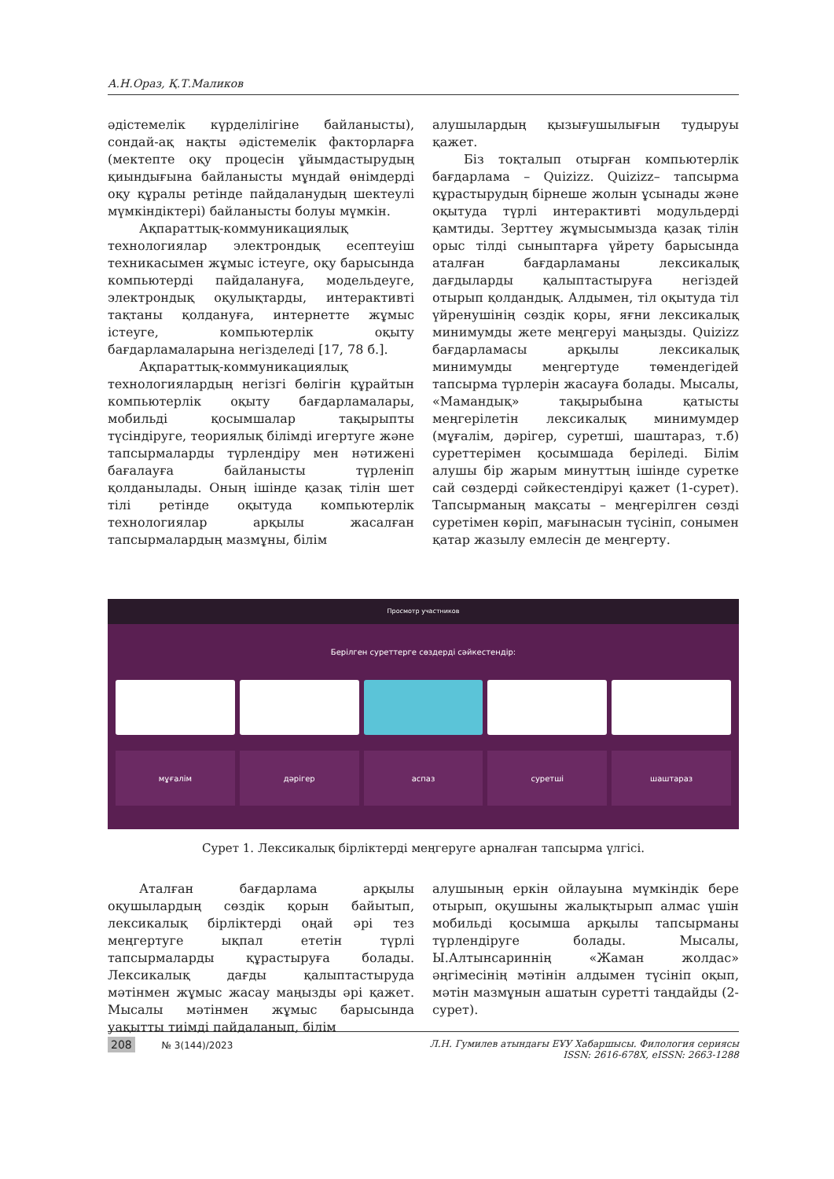А.Н.Ораз, Қ.Т.Маликов
әдістемелік күрделілігіне байланысты), сондай-ақ нақты әдістемелік факторларға (мектепте оқу процесін ұйымдастырудың қиындығына байланысты мұндай өнімдерді оқу құралы ретінде пайдаланудың шектеулі мүмкіндіктері) байланысты болуы мүмкін.
Ақпараттық-коммуникациялық технологиялар электрондық есептеуіш техникасымен жұмыс істеуге, оқу барысында компьютерді пайдалануға, модельдеуге, электрондық оқулықтарды, интерактивті тақтаны қолдануға, интернетте жұмыс істеуге, компьютерлік оқыту бағдарламаларына негізделеді [17, 78 б.].
Ақпараттық-коммуникациялық технологиялардың негізгі бөлігін құрайтын компьютерлік оқыту бағдарламалары, мобильді қосымшалар тақырыпты түсіндіруге, теориялық білімді игертуге және тапсырмаларды түрлендіру мен нәтижені бағалауға байланысты түрленіп қолданылады. Оның ішінде қазақ тілін шет тілі ретінде оқытуда компьютерлік технологиялар арқылы жасалған тапсырмалардың мазмұны, білім
алушылардың қызығушылығын тудыруы қажет.
Біз тоқталып отырған компьютерлік бағдарлама – Quizizz. Quizizz– тапсырма құрастырудың бірнеше жолын ұсынады және оқытуда түрлі интерактивті модульдерді қамтиды. Зерттеу жұмысымызда қазақ тілін орыс тілді сыныптарға үйрету барысында аталған бағдарламаны лексикалық дағдыларды қалыптастыруға негіздей отырып қолдандық. Алдымен, тіл оқытуда тіл үйренушінің сөздік қоры, яғни лексикалық минимумды жете меңгеруі маңызды. Quizizz бағдарламасы арқылы лексикалық минимумды меңгертуде төмендегідей тапсырма түрлерін жасауға болады. Мысалы, «Мамандық» тақырыбына қатысты меңгерілетін лексикалық минимумдер (мұғалім, дәрігер, суретші, шаштараз, т.б) суреттерімен қосымшада беріледі. Білім алушы бір жарым минуттың ішінде суретке сай сөздерді сәйкестендіруі қажет (1-сурет). Тапсырманың мақсаты – меңгерілген сөзді суретімен көріп, мағынасын түсініп, сонымен қатар жазылу емлесін де меңгерту.
Просмотр участников
Берілген суреттерге сөздерді сәйкестендір:
мұғалім дәрігер аспаз суретші шаштараз
Сурет 1. Лексикалық бірліктерді меңгеруге арналған тапсырма үлгісі.
Аталған бағдарлама арқылы оқушылардың сөздік қорын байытып, лексикалық бірліктерді оңай әрі тез меңгертуге ықпал ететін түрлі тапсырмаларды құрастыруға болады. Лексикалық дағды қалыптастыруда мәтінмен жұмыс жасау маңызды әрі қажет. Мысалы мәтінмен жұмыс барысында уақытты тиімді пайдаланып, білім
алушының еркін ойлауына мүмкіндік бере отырып, оқушыны жалықтырып алмас үшін мобильді қосымша арқылы тапсырманы түрлендіруге болады. Мысалы, Ы.Алтынсариннің «Жаман жолдас» әңгімесінің мәтінін алдымен түсініп оқып, мәтін мазмұнын ашатын суретті таңдайды (2-сурет).
208 № 3(144)/2023 Л.Н. Гумилев атындағы ЕҰУ Хабаршысы. Филология сериясы
ISSN: 2616-678X, eISSN: 2663-1288